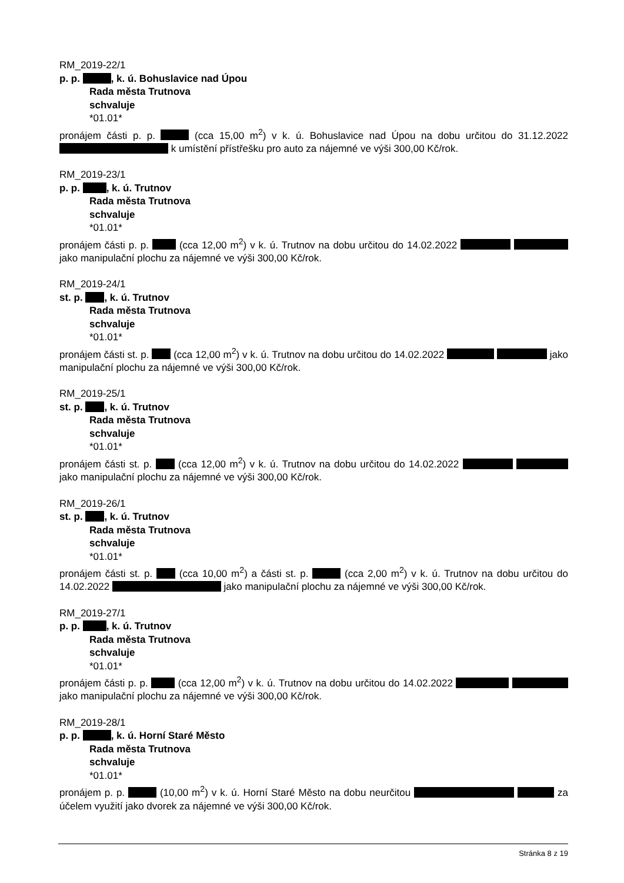RM_2019-22/1
p. p. , k. ú. Bohuslavice nad Úpou
Rada města Trutnova
schvaluje
*01.01*
pronájem části p. p. (cca 15,00 m<sup>2</sup>) v k. ú. Bohuslavice nad Úpou na dobu určitou do 31.12.2022 k umístění přístřešku pro auto za nájemné ve výši 300,00 Kč/rok.
RM_2019-23/1
p. p. , k. ú. Trutnov
Rada města Trutnova
schvaluje
*01.01*
pronájem části p. p. (cca 12,00 m<sup>2</sup>) v k. ú. Trutnov na dobu určitou do 14.02.2022 jako manipulační plochu za nájemné ve výši 300,00 Kč/rok.
RM_2019-24/1
st. p. , k. ú. Trutnov
Rada města Trutnova
schvaluje
*01.01*
pronájem části st. p. (cca 12,00 m<sup>2</sup>) v k. ú. Trutnov na dobu určitou do 14.02.2022 jako manipulační plochu za nájemné ve výši 300,00 Kč/rok.
RM_2019-25/1
st. p. , k. ú. Trutnov
Rada města Trutnova
schvaluje
*01.01*
pronájem části st. p. (cca 12,00 m<sup>2</sup>) v k. ú. Trutnov na dobu určitou do 14.02.2022 jako manipulační plochu za nájemné ve výši 300,00 Kč/rok.
RM_2019-26/1
st. p. , k. ú. Trutnov
Rada města Trutnova
schvaluje
*01.01*
pronájem části st. p. (cca 10,00 m<sup>2</sup>) a části st. p. (cca 2,00 m<sup>2</sup>) v k. ú. Trutnov na dobu určitou do 14.02.2022 jako manipulační plochu za nájemné ve výši 300,00 Kč/rok.
RM_2019-27/1
p. p. , k. ú. Trutnov
Rada města Trutnova
schvaluje
*01.01*
pronájem části p. p. (cca 12,00 m<sup>2</sup>) v k. ú. Trutnov na dobu určitou do 14.02.2022 jako manipulační plochu za nájemné ve výši 300,00 Kč/rok.
RM_2019-28/1
p. p. , k. ú. Horní Staré Město
Rada města Trutnova
schvaluje
*01.01*
pronájem p. p. (10,00 m<sup>2</sup>) v k. ú. Horní Staré Město na dobu neurčitou za účelem využití jako dvorek za nájemné ve výši 300,00 Kč/rok.
Stránka 8 z 19